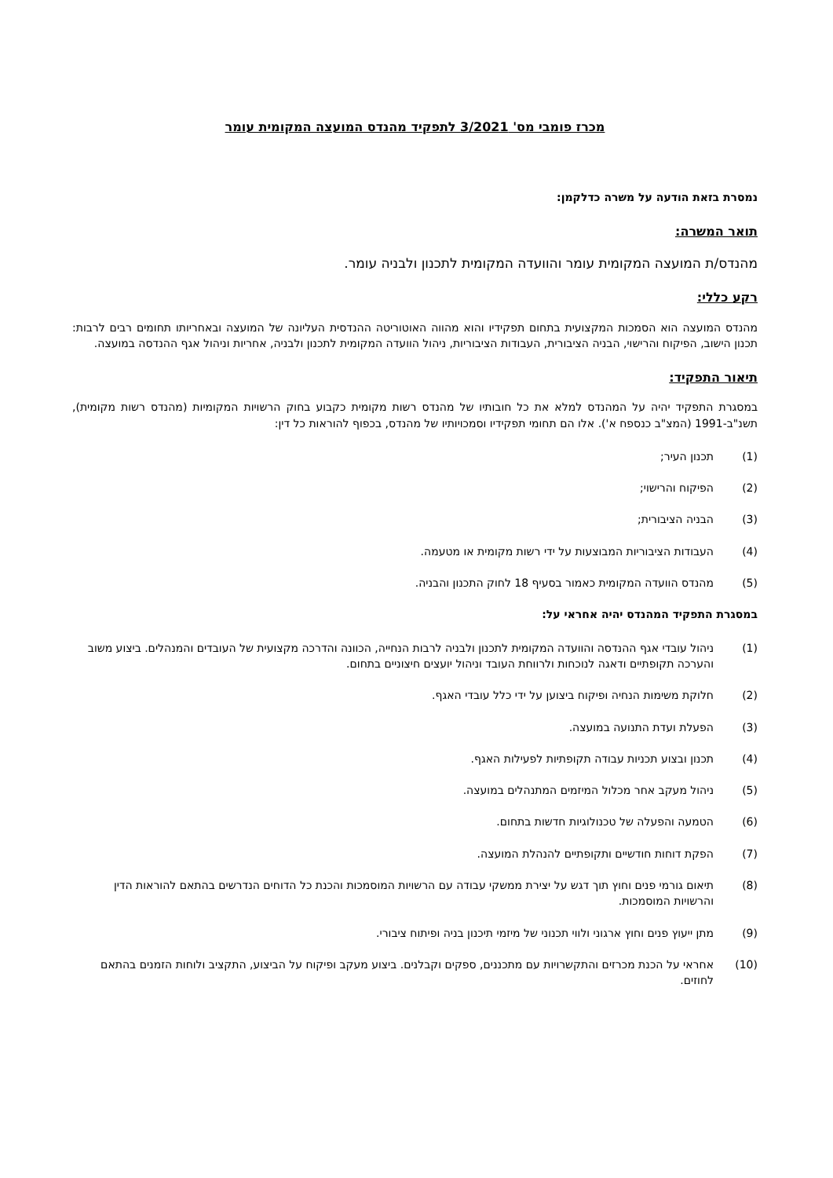מכרז פומבי מס' 3/2021 לתפקיד מהנדס המועצה המקומית עומר
נמסרת בזאת הודעה על משרה כדלקמן:
תואר המשרה:
מהנדס/ת המועצה המקומית עומר והוועדה המקומית לתכנון ולבניה עומר.
רקע כללי:
מהנדס המועצה הוא הסמכות המקצועית בתחום תפקידיו והוא מהווה האוטוריטה ההנדסית העליונה של המועצה ובאחריותו תחומים רבים לרבות: תכנון הישוב, הפיקוח והרישוי, הבניה הציבורית, העבודות הציבוריות, ניהול הוועדה המקומית לתכנון ולבניה, אחריות וניהול אגף ההנדסה במועצה.
תיאור התפקיד:
במסגרת התפקיד יהיה על המהנדס למלא את כל חובותיו של מהנדס רשות מקומית כקבוע בחוק הרשויות המקומיות (מהנדס רשות מקומית), תשנ"ב-1991 (המצ"ב כנספח א'). אלו הם תחומי תפקידיו וסמכויותיו של מהנדס, בכפוף להוראות כל דין:
(1) תכנון העיר;
(2) הפיקוח והרישוי;
(3) הבניה הציבורית;
(4) העבודות הציבוריות המבוצעות על ידי רשות מקומית או מטעמה.
(5) מהנדס הוועדה המקומית כאמור בסעיף 18 לחוק התכנון והבניה.
במסגרת התפקיד המהנדס יהיה אחראי על:
(1) ניהול עובדי אגף ההנדסה והוועדה המקומית לתכנון ולבניה לרבות הנחייה, הכוונה והדרכה מקצועית של העובדים והמנהלים. ביצוע משוב והערכה תקופתיים ודאגה לנוכחות ולרווחת העובד וניהול יועצים חיצוניים בתחום.
(2) חלוקת משימות הנחיה ופיקוח ביצוען על ידי כלל עובדי האגף.
(3) הפעלת ועדת התנועה במועצה.
(4) תכנון ובצוע תכניות עבודה תקופתיות לפעילות האגף.
(5) ניהול מעקב אחר מכלול המיזמים המתנהלים במועצה.
(6) הטמעה והפעלה של טכנולוגיות חדשות בתחום.
(7) הפקת דוחות חודשיים ותקופתיים להנהלת המועצה.
(8) תיאום גורמי פנים וחוץ תוך דגש על יצירת ממשקי עבודה עם הרשויות המוסמכות והכנת כל הדוחים הנדרשים בהתאם להוראות הדין והרשויות המוסמכות.
(9) מתן ייעוץ פנים וחוץ ארגוני ולווי תכנוני של מיזמי תיכנון בניה ופיתוח ציבורי.
(10) אחראי על הכנת מכרזים והתקשרויות עם מתכננים, ספקים וקבלנים. ביצוע מעקב ופיקוח על הביצוע, התקציב ולוחות הזמנים בהתאם לחוזים.